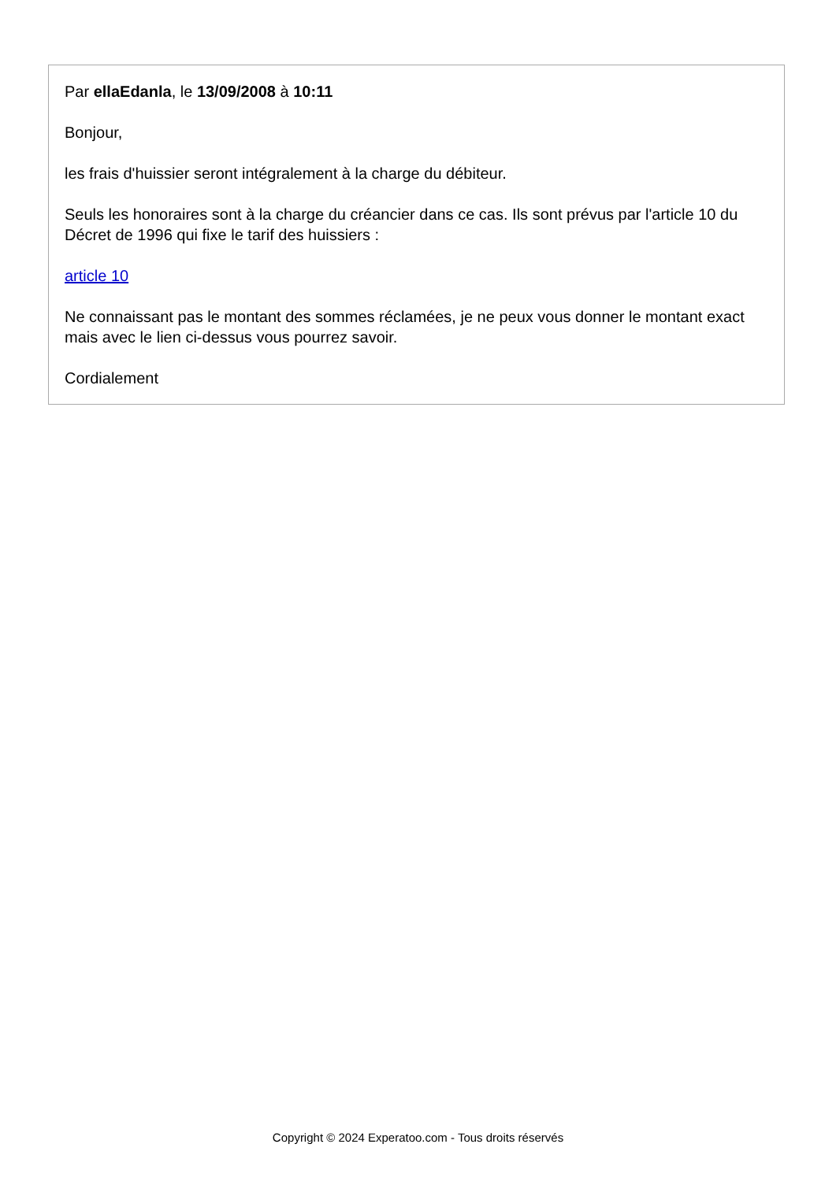Par ellaEdanla, le 13/09/2008 à 10:11
Bonjour,
les frais d'huissier seront intégralement à la charge du débiteur.
Seuls les honoraires sont à la charge du créancier dans ce cas. Ils sont prévus par l'article 10 du Décret de 1996 qui fixe le tarif des huissiers :
article 10
Ne connaissant pas le montant des sommes réclamées, je ne peux vous donner le montant exact mais avec le lien ci-dessus vous pourrez savoir.
Cordialement
Copyright © 2024 Experatoo.com - Tous droits réservés